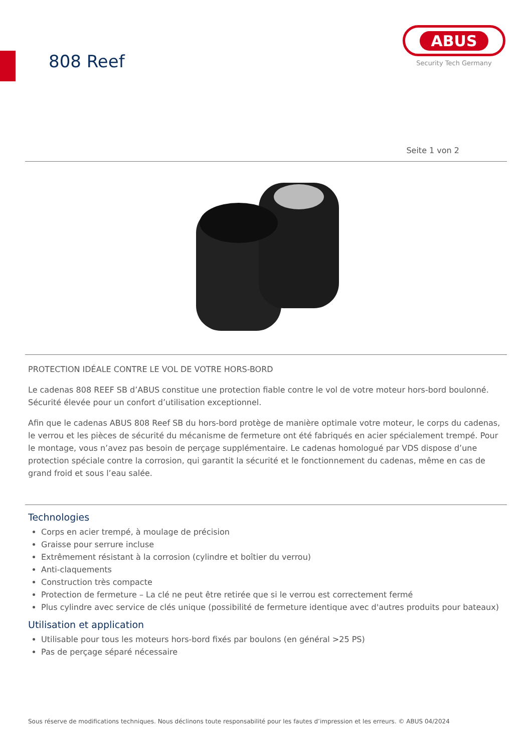808 Reef
ABUS
Security Tech Germany
Seite 1 von 2
PROTECTION IDÉALE CONTRE LE VOL DE VOTRE HORS-BORD
Le cadenas 808 REEF SB d’ABUS constitue une protection fiable contre le vol de votre moteur hors-bord boulonné. Sécurité élevée pour un confort d’utilisation exceptionnel.
Afin que le cadenas ABUS 808 Reef SB du hors-bord protège de manière optimale votre moteur, le corps du cadenas, le verrou et les pièces de sécurité du mécanisme de fermeture ont été fabriqués en acier spécialement trempé. Pour le montage, vous n’avez pas besoin de perçage supplémentaire. Le cadenas homologué par VDS dispose d’une protection spéciale contre la corrosion, qui garantit la sécurité et le fonctionnement du cadenas, même en cas de grand froid et sous l’eau salée.
Technologies
Corps en acier trempé, à moulage de précision
Graisse pour serrure incluse
Extrêmement résistant à la corrosion (cylindre et boîtier du verrou)
Anti-claquements
Construction très compacte
Protection de fermeture – La clé ne peut être retirée que si le verrou est correctement fermé
Plus cylindre avec service de clés unique (possibilité de fermeture identique avec d'autres produits pour bateaux)
Utilisation et application
Utilisable pour tous les moteurs hors-bord fixés par boulons (en général >25 PS)
Pas de perçage séparé nécessaire
Sous réserve de modifications techniques. Nous déclinons toute responsabilité pour les fautes d’impression et les erreurs. © ABUS 04/2024